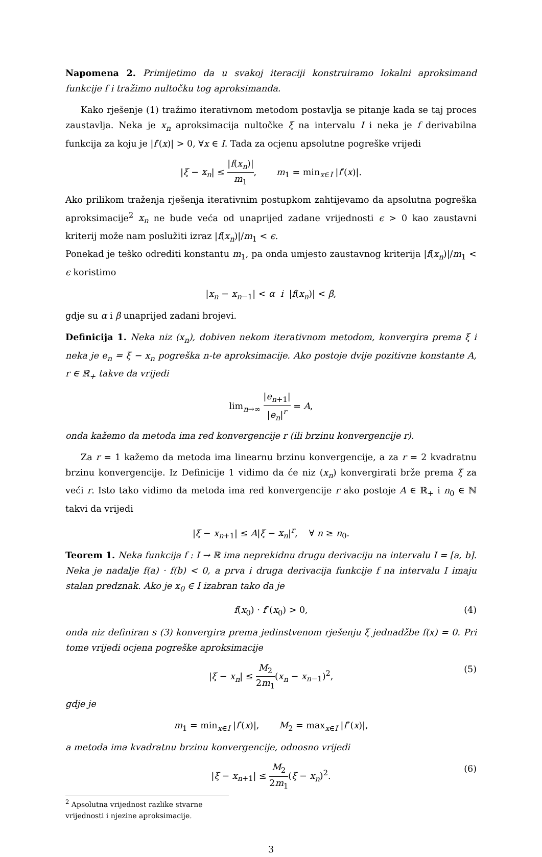Napomena 2. Primijetimo da u svakoj iteraciji konstruiramo lokalni aproksimand funkcije f i tražimo nultočku tog aproksimanda.
Kako rješenje (1) tražimo iterativnom metodom postavlja se pitanje kada se taj proces zaustavlja. Neka je x<sub>n</sub> aproksimacija nultočke ξ na intervalu I i neka je f derivabilna funkcija za koju je |f′(x)| > 0, ∀x ∈ I. Tada za ocjenu apsolutne pogreške vrijedi
|ξ − x<sub>n</sub>| ≤ |f(x<sub>n</sub>)| m<sub>1</sub>, m<sub>1</sub> = min<sub>x∈I</sub> |f′(x)|.
Ako prilikom traženja rješenja iterativnim postupkom zahtijevamo da apsolutna pogreška aproksimacije<sup>2</sup> x<sub>n</sub> ne bude veća od unaprijed zadane vrijednosti ϵ > 0 kao zaustavni kriterij može nam poslužiti izraz |f(x<sub>n</sub>)|/m<sub>1</sub> < ϵ.
Ponekad je teško odrediti konstantu m<sub>1</sub>, pa onda umjesto zaustavnog kriterija |f(x<sub>n</sub>)|/m<sub>1</sub> < ϵ koristimo
|x<sub>n</sub> − x<sub>n−1</sub>| < α i |f(x<sub>n</sub>)| < β,
gdje su α i β unaprijed zadani brojevi.
Definicija 1. Neka niz (x<sub>n</sub>), dobiven nekom iterativnom metodom, konvergira prema ξ i neka je e<sub>n</sub> = ξ − x<sub>n</sub> pogreška n-te aproksimacije. Ako postoje dvije pozitivne konstante A, r ∈ ℝ<sub>+</sub> takve da vrijedi
lim<sub>n→∞</sub> |e<sub>n+1</sub>| |e<sub>n</sub>|<sup>r</sup> = A,
onda kažemo da metoda ima red konvergencije r (ili brzinu konvergencije r).
Za r = 1 kažemo da metoda ima linearnu brzinu konvergencije, a za r = 2 kvadratnu brzinu konvergencije. Iz Definicije 1 vidimo da će niz (x<sub>n</sub>) konvergirati brže prema ξ za veći r. Isto tako vidimo da metoda ima red konvergencije r ako postoje A ∈ ℝ<sub>+</sub> i n<sub>0</sub> ∈ ℕ takvi da vrijedi
|ξ − x<sub>n+1</sub>| ≤ A|ξ − x<sub>n</sub>|<sup>r</sup>, ∀ n ≥ n<sub>0</sub>.
Teorem 1. Neka funkcija f : I → ℝ ima neprekidnu drugu derivaciju na intervalu I = [a, b]. Neka je nadalje f(a) · f(b) < 0, a prva i druga derivacija funkcije f na intervalu I imaju stalan predznak. Ako je x<sub>0</sub> ∈ I izabran tako da je
f(x<sub>0</sub>) · f″(x<sub>0</sub>) > 0, (4)
onda niz definiran s (3) konvergira prema jedinstvenom rješenju ξ jednadžbe f(x) = 0. Pri tome vrijedi ocjena pogreške aproksimacije
|ξ − x<sub>n</sub>| ≤ M<sub>2</sub> 2m<sub>1</sub>(x<sub>n</sub> − x<sub>n−1</sub>)<sup>2</sup>,
(5)
gdje je
m<sub>1</sub> = min<sub>x∈I</sub> |f′(x)|, M<sub>2</sub> = max<sub>x∈I</sub> |f″(x)|,
a metoda ima kvadratnu brzinu konvergencije, odnosno vrijedi
|ξ − x<sub>n+1</sub>| ≤ M<sub>2</sub> 2m<sub>1</sub>(ξ − x<sub>n</sub>)<sup>2</sup>.
(6)
<sup>2</sup> Apsolutna vrijednost razlike stvarne vrijednosti i njezine aproksimacije.
3